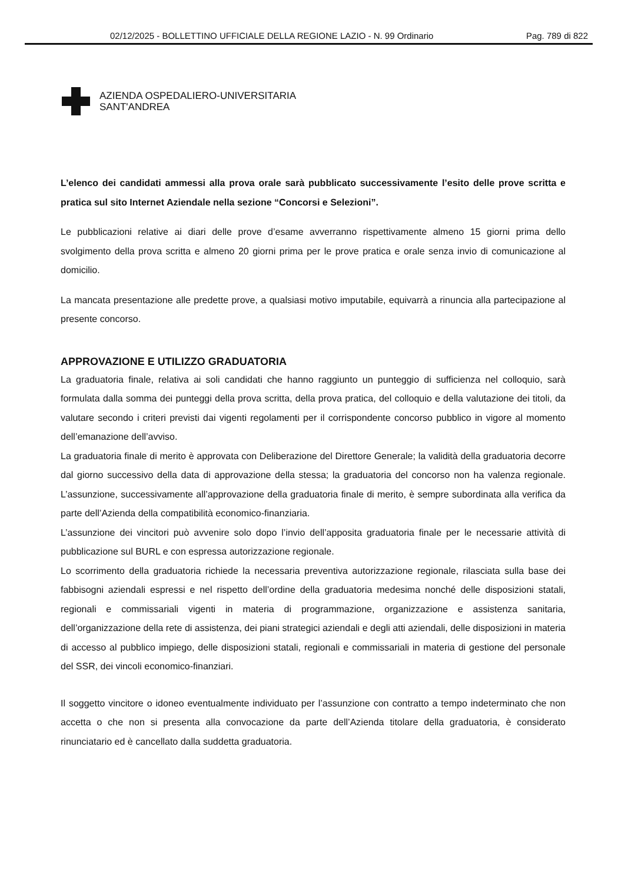02/12/2025 - BOLLETTINO UFFICIALE DELLA REGIONE LAZIO - N. 99 Ordinario Pag. 789 di 822
AZIENDA OSPEDALIERO-UNIVERSITARIA
SANT'ANDREA
L’elenco dei candidati ammessi alla prova orale sarà pubblicato successivamente l’esito delle prove scritta e pratica sul sito Internet Aziendale nella sezione “Concorsi e Selezioni”.
Le pubblicazioni relative ai diari delle prove d’esame avverranno rispettivamente almeno 15 giorni prima dello svolgimento della prova scritta e almeno 20 giorni prima per le prove pratica e orale senza invio di comunicazione al domicilio.
La mancata presentazione alle predette prove, a qualsiasi motivo imputabile, equivarrà a rinuncia alla partecipazione al presente concorso.
APPROVAZIONE E UTILIZZO GRADUATORIA
La graduatoria finale, relativa ai soli candidati che hanno raggiunto un punteggio di sufficienza nel colloquio, sarà formulata dalla somma dei punteggi della prova scritta, della prova pratica, del colloquio e della valutazione dei titoli, da valutare secondo i criteri previsti dai vigenti regolamenti per il corrispondente concorso pubblico in vigore al momento dell’emanazione dell’avviso.
La graduatoria finale di merito è approvata con Deliberazione del Direttore Generale; la validità della graduatoria decorre dal giorno successivo della data di approvazione della stessa; la graduatoria del concorso non ha valenza regionale. L’assunzione, successivamente all’approvazione della graduatoria finale di merito, è sempre subordinata alla verifica da parte dell’Azienda della compatibilità economico-finanziaria.
L’assunzione dei vincitori può avvenire solo dopo l’invio dell’apposita graduatoria finale per le necessarie attività di pubblicazione sul BURL e con espressa autorizzazione regionale.
Lo scorrimento della graduatoria richiede la necessaria preventiva autorizzazione regionale, rilasciata sulla base dei fabbisogni aziendali espressi e nel rispetto dell’ordine della graduatoria medesima nonché delle disposizioni statali, regionali e commissariali vigenti in materia di programmazione, organizzazione e assistenza sanitaria, dell’organizzazione della rete di assistenza, dei piani strategici aziendali e degli atti aziendali, delle disposizioni in materia di accesso al pubblico impiego, delle disposizioni statali, regionali e commissariali in materia di gestione del personale del SSR, dei vincoli economico-finanziari.
Il soggetto vincitore o idoneo eventualmente individuato per l’assunzione con contratto a tempo indeterminato che non accetta o che non si presenta alla convocazione da parte dell’Azienda titolare della graduatoria, è considerato rinunciatario ed è cancellato dalla suddetta graduatoria.